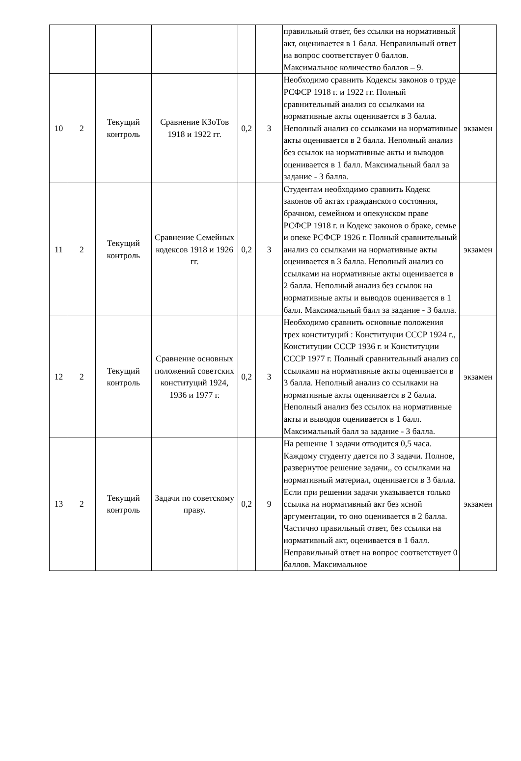| | | | | | | правильный ответ, без ссылки на нормативный акт, оценивается в 1 балл. Неправильный ответ на вопрос соответствует 0 баллов. Максимальное количество баллов – 9. | |
| 10 | 2 | Текущий контроль | Сравнение КЗоТов 1918 и 1922 гг. | 0,2 | 3 | Необходимо сравнить Кодексы законов о труде РСФСР 1918 г. и 1922 гг. Полный сравнительный анализ со ссылками на нормативные акты оценивается в 3 балла. Неполный анализ со ссылками на нормативные акты оценивается в 2 балла. Неполный анализ без ссылок на нормативные акты и выводов оценивается в 1 балл. Максимальный балл за задание - 3 балла. | экзамен |
| 11 | 2 | Текущий контроль | Сравнение Семейных кодексов 1918 и 1926 гг. | 0,2 | 3 | Студентам необходимо сравнить Кодекс законов об актах гражданского состояния, брачном, семейном и опекунском праве РСФСР 1918 г. и Кодекс законов о браке, семье и опеке РСФСР 1926 г. Полный сравнительный анализ со ссылками на нормативные акты оценивается в 3 балла. Неполный анализ со ссылками на нормативные акты оценивается в 2 балла. Неполный анализ без ссылок на нормативные акты и выводов оценивается в 1 балл. Максимальный балл за задание - 3 балла. | экзамен |
| 12 | 2 | Текущий контроль | Сравнение основных положений советских конституций 1924, 1936 и 1977 г. | 0,2 | 3 | Необходимо сравнить основные положения трех конституций : Конституции СССР 1924 г., Конституции СССР 1936 г. и Конституции СССР 1977 г. Полный сравнительный анализ со ссылками на нормативные акты оценивается в 3 балла. Неполный анализ со ссылками на нормативные акты оценивается в 2 балла. Неполный анализ без ссылок на нормативные акты и выводов оценивается в 1 балл. Максимальный балл за задание - 3 балла. | экзамен |
| 13 | 2 | Текущий контроль | Задачи по советскому праву. | 0,2 | 9 | На решение 1 задачи отводится 0,5 часа. Каждому студенту дается по 3 задачи. Полное, развернутое решение задачи,, со ссылками на нормативный материал, оценивается в 3 балла. Если при решении задачи указывается только ссылка на нормативный акт без ясной аргументации, то оно оценивается в 2 балла. Частично правильный ответ, без ссылки на нормативный акт, оценивается в 1 балл. Неправильный ответ на вопрос соответствует 0 баллов. Максимальное | экзамен |